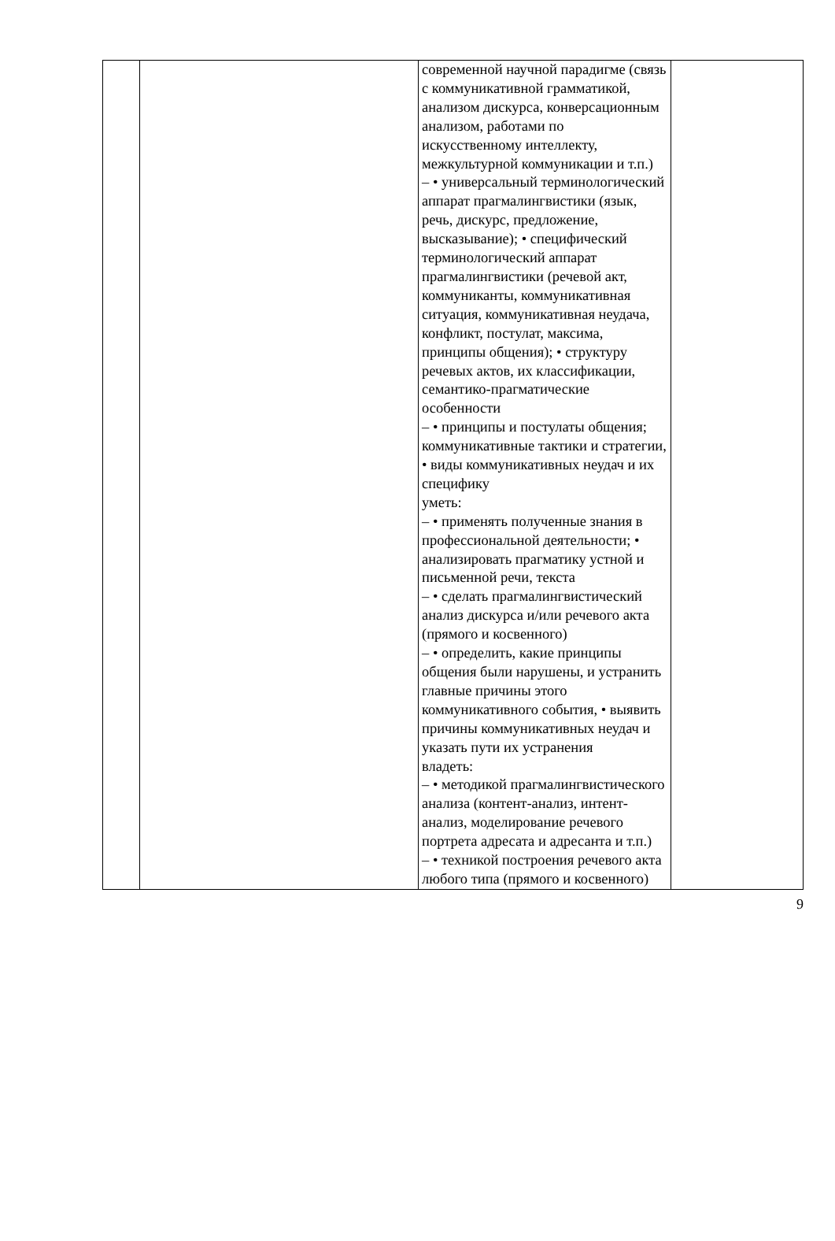| | | современной научной парадигме (связь с коммуникативной грамматикой, анализом дискурса, конверсационным анализом, работами по искусственному интеллекту, межкультурной коммуникации и т.п.) – • универсальный терминологический аппарат прагмалингвистики (язык, речь, дискурс, предложение, высказывание); • специфический терминологический аппарат прагмалингвистики (речевой акт, коммуниканты, коммуникативная ситуация, коммуникативная неудача, конфликт, постулат, максима, принципы общения); • структуру речевых актов, их классификации, семантико-прагматические особенности – • принципы и постулаты общения; коммуникативные тактики и стратегии, • виды коммуникативных неудач и их специфику уметь: – • применять полученные знания в профессиональной деятельности; • анализировать прагматику устной и письменной речи, текста – • сделать прагмалингвистический анализ дискурса и/или речевого акта (прямого и косвенного) – • определить, какие принципы общения были нарушены, и устранить главные причины этого коммуникативного события, • выявить причины коммуникативных неудач и указать пути их устранения владеть: – • методикой прагмалингвистического анализа (контент-анализ, интент-анализ, моделирование речевого портрета адресата и адресанта и т.п.) – • техникой построения речевого акта любого типа (прямого и косвенного) | |
9